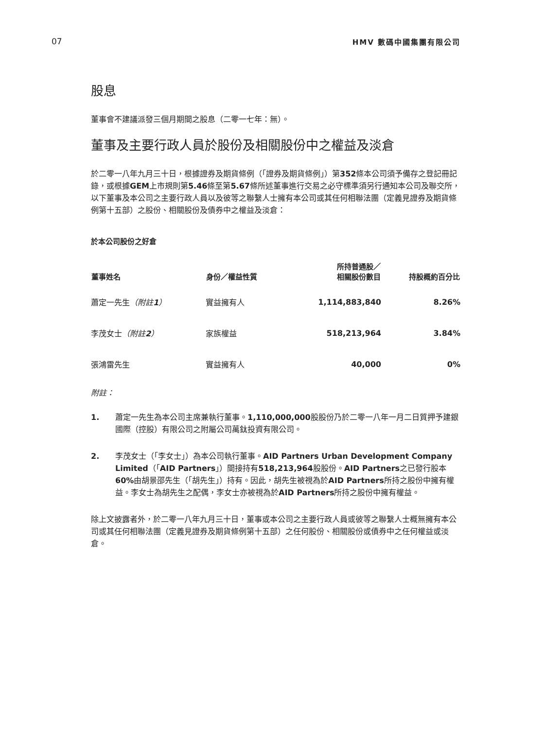07 HMV 數碼中國集團有限公司
股息
董事會不建議派發三個月期間之股息（二零一七年：無）。
董事及主要行政人員於股份及相關股份中之權益及淡倉
於二零一八年九月三十日，根據證券及期貨條例（「證券及期貨條例」）第352條本公司須予備存之登記冊記錄，或根據GEM上市規則第5.46條至第5.67條所述董事進行交易之必守標準須另行通知本公司及聯交所，以下董事及本公司之主要行政人員以及彼等之聯繫人士擁有本公司或其任何相聯法團（定義見證券及期貨條例第十五部）之股份、相關股份及債券中之權益及淡倉：
於本公司股份之好倉
| 董事姓名 | 身份／權益性質 | 所持普通股／ 相關股份數目 | 持股概約百分比 |
| --- | --- | --- | --- |
| 蕭定一先生 （附註 1 ） | 實益擁有人 | 1,114,883,840 | 8.26% |
| 李茂女士 （附註 2 ） | 家族權益 | 518,213,964 | 3.84% |
| 張鴻雷先生 | 實益擁有人 | 40,000 | 0% |
附註：
1. 蕭定一先生為本公司主席兼執行董事。1,110,000,000股股份乃於二零一八年一月二日質押予建銀國際（控股）有限公司之附屬公司萬鈦投資有限公司。
2. 李茂女士（「李女士」）為本公司執行董事。AID Partners Urban Development Company Limited（「AID Partners」）間接持有518,213,964股股份。AID Partners之已發行股本60% 由胡景邵先生（「胡先生」）持有。因此，胡先生被視為於AID Partners所持之股份中擁有權益。李女士為胡先生之配偶，李女士亦被視為於AID Partners所持之股份中擁有權益。
除上文披露者外，於二零一八年九月三十日，董事或本公司之主要行政人員或彼等之聯繫人士概無擁有本公司或其任何相聯法團（定義見證券及期貨條例第十五部）之任何股份、相關股份或債券中之任何權益或淡倉。